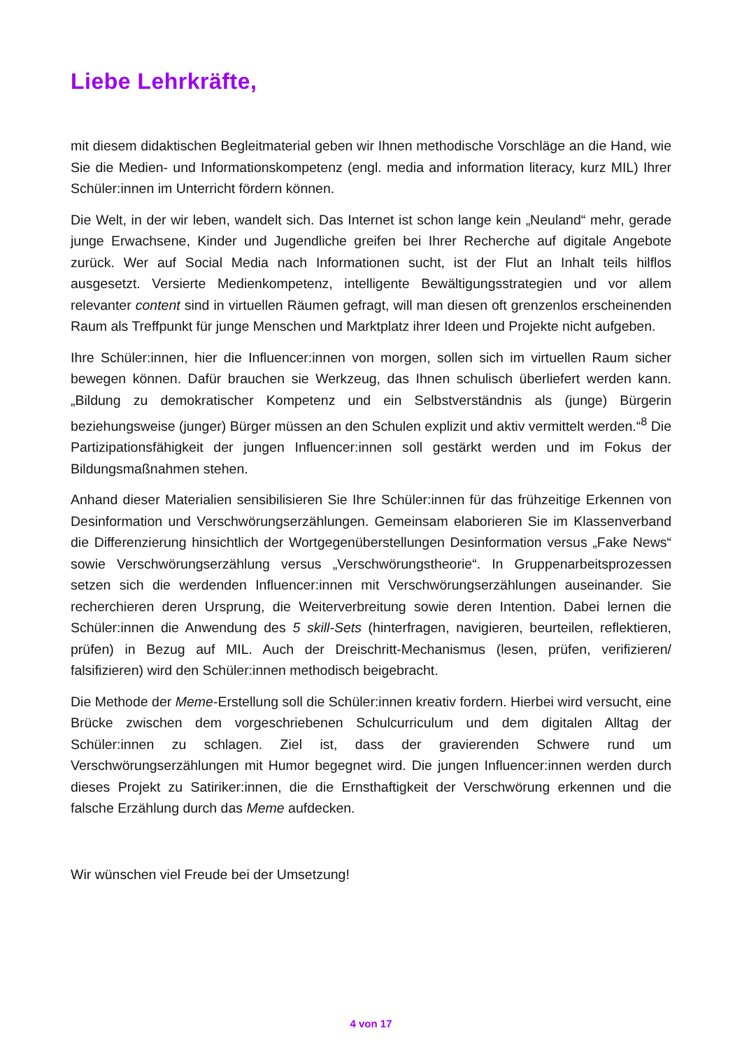Liebe Lehrkräfte,
mit diesem didaktischen Begleitmaterial geben wir Ihnen methodische Vorschläge an die Hand, wie Sie die Medien- und Informationskompetenz (engl. media and information literacy, kurz MIL) Ihrer Schüler:innen im Unterricht fördern können.
Die Welt, in der wir leben, wandelt sich. Das Internet ist schon lange kein „Neuland“ mehr, gerade junge Erwachsene, Kinder und Jugendliche greifen bei Ihrer Recherche auf digitale Angebote zurück. Wer auf Social Media nach Informationen sucht, ist der Flut an Inhalt teils hilflos ausgesetzt. Versierte Medienkompetenz, intelligente Bewältigungsstrategien und vor allem relevanter content sind in virtuellen Räumen gefragt, will man diesen oft grenzenlos erscheinenden Raum als Treffpunkt für junge Menschen und Marktplatz ihrer Ideen und Projekte nicht aufgeben.
Ihre Schüler:innen, hier die Influencer:innen von morgen, sollen sich im virtuellen Raum sicher bewegen können. Dafür brauchen sie Werkzeug, das Ihnen schulisch überliefert werden kann. „Bildung zu demokratischer Kompetenz und ein Selbstverständnis als (junge) Bürgerin beziehungsweise (junger) Bürger müssen an den Schulen explizit und aktiv vermittelt werden.“<sup>8</sup> Die Partizipationsfähigkeit der jungen Influencer:innen soll gestärkt werden und im Fokus der Bildungsmaßnahmen stehen.
Anhand dieser Materialien sensibilisieren Sie Ihre Schüler:innen für das frühzeitige Erkennen von Desinformation und Verschwörungserzählungen. Gemeinsam elaborieren Sie im Klassenverband die Differenzierung hinsichtlich der Wortgegenüberstellungen Desinformation versus „Fake News“ sowie Verschwörungserzählung versus „Verschwörungstheorie“. In Gruppenarbeitsprozessen setzen sich die werdenden Influencer:innen mit Verschwörungserzählungen auseinander. Sie recherchieren deren Ursprung, die Weiterverbreitung sowie deren Intention. Dabei lernen die Schüler:innen die Anwendung des 5 skill-Sets (hinterfragen, navigieren, beurteilen, reflektieren, prüfen) in Bezug auf MIL. Auch der Dreischritt-Mechanismus (lesen, prüfen, verifizieren/ falsifizieren) wird den Schüler:innen methodisch beigebracht.
Die Methode der Meme-Erstellung soll die Schüler:innen kreativ fordern. Hierbei wird versucht, eine Brücke zwischen dem vorgeschriebenen Schulcurriculum und dem digitalen Alltag der Schüler:innen zu schlagen. Ziel ist, dass der gravierenden Schwere rund um Verschwörungserzählungen mit Humor begegnet wird. Die jungen Influencer:innen werden durch dieses Projekt zu Satiriker:innen, die die Ernsthaftigkeit der Verschwörung erkennen und die falsche Erzählung durch das Meme aufdecken.
Wir wünschen viel Freude bei der Umsetzung!
4 von 17